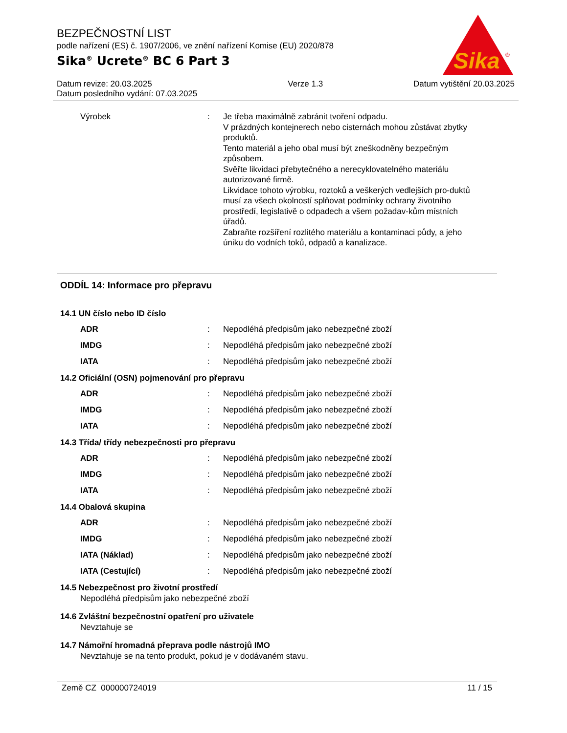BEZPEČNOSTNÍ LIST
podle nařízení (ES) č. 1907/2006, ve znění nařízení Komise (EU) 2020/878
Sika<sup>®</sup> Ucrete<sup>®</sup> BC 6 Part 3
Sika
®
Datum revize: 20.03.2025
Datum posledního vydání: 07.03.2025
Verze 1.3 Datum vytištění 20.03.2025
Výrobek : Je třeba maximálně zabránit tvoření odpadu.
V prázdných kontejnerech nebo cisternách mohou zůstávat zbytky produktů.
Tento materiál a jeho obal musí být zneškodněny bezpečným způsobem.
Svěřte likvidaci přebytečného a nerecyklovatelného materiálu autorizované firmě.
Likvidace tohoto výrobku, roztoků a veškerých vedlejších pro-duktů musí za všech okolností splňovat podmínky ochrany životního prostředí, legislativě o odpadech a všem požadav-kům místních úřadů.
Zabraňte rozšíření rozlitého materiálu a kontaminaci půdy, a jeho úniku do vodních toků, odpadů a kanalizace.
ODDÍL 14: Informace pro přepravu
14.1 UN číslo nebo ID číslo
ADR : Nepodléhá předpisům jako nebezpečné zboží
IMDG : Nepodléhá předpisům jako nebezpečné zboží
IATA : Nepodléhá předpisům jako nebezpečné zboží
14.2 Oficiální (OSN) pojmenování pro přepravu
ADR : Nepodléhá předpisům jako nebezpečné zboží
IMDG : Nepodléhá předpisům jako nebezpečné zboží
IATA : Nepodléhá předpisům jako nebezpečné zboží
14.3 Třída/ třídy nebezpečnosti pro přepravu
ADR : Nepodléhá předpisům jako nebezpečné zboží
IMDG : Nepodléhá předpisům jako nebezpečné zboží
IATA : Nepodléhá předpisům jako nebezpečné zboží
14.4 Obalová skupina
ADR : Nepodléhá předpisům jako nebezpečné zboží
IMDG : Nepodléhá předpisům jako nebezpečné zboží
IATA (Náklad) : Nepodléhá předpisům jako nebezpečné zboží
IATA (Cestující) : Nepodléhá předpisům jako nebezpečné zboží
14.5 Nebezpečnost pro životní prostředí
Nepodléhá předpisům jako nebezpečné zboží
14.6 Zvláštní bezpečnostní opatření pro uživatele
Nevztahuje se
14.7 Námořní hromadná přeprava podle nástrojů IMO
Nevztahuje se na tento produkt, pokud je v dodávaném stavu.
Země CZ 000000724019 11 / 15